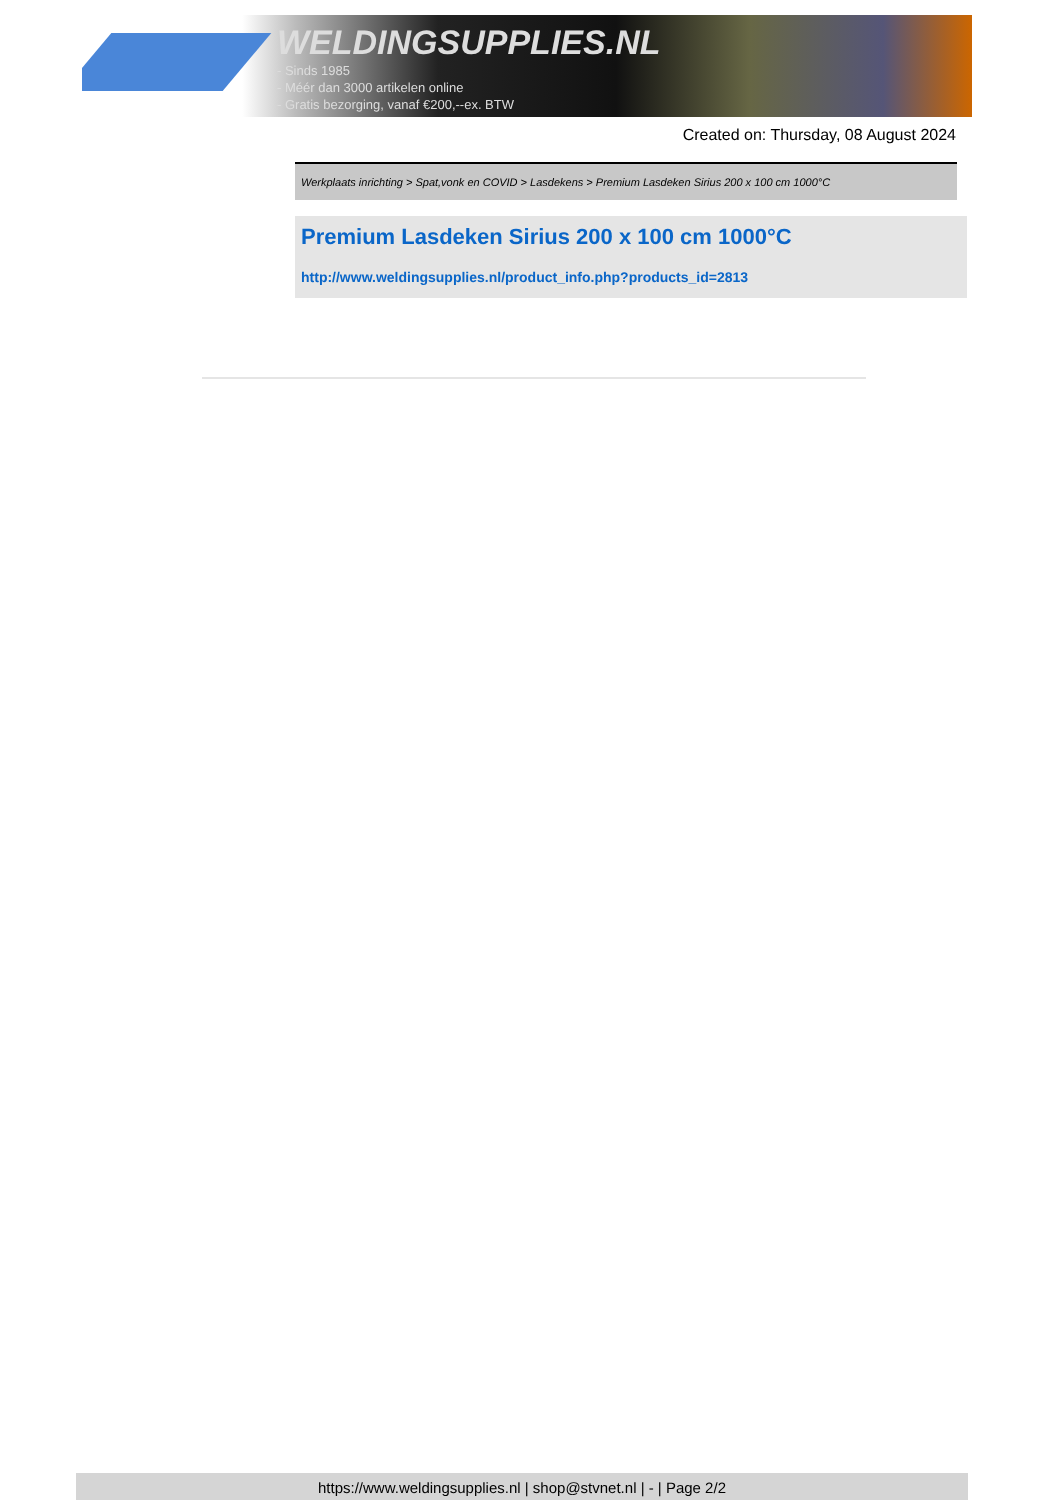WELDINGSUPPLIES.NL
- Sinds 1985
- Méér dan 3000 artikelen online
- Gratis bezorging, vanaf €200,--ex. BTW
Created on: Thursday, 08 August 2024
Werkplaats inrichting > Spat,vonk en COVID > Lasdekens > Premium Lasdeken Sirius 200 x 100 cm 1000°C
Premium Lasdeken Sirius 200 x 100 cm 1000°C
http://www.weldingsupplies.nl/product_info.php?products_id=2813
https://www.weldingsupplies.nl | shop@stvnet.nl | - | Page 2/2